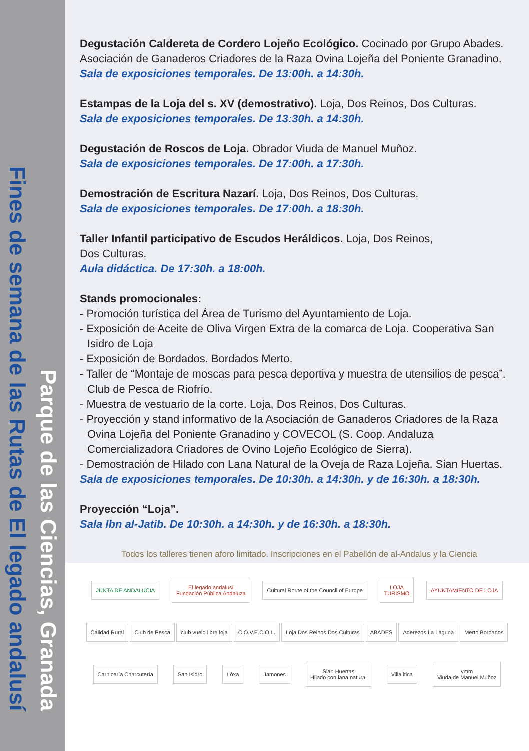Fines de semana de las Rutas de El legado andalusí
Parque de las Ciencias, Granada
Degustación Caldereta de Cordero Lojeño Ecológico. Cocinado por Grupo Abades. Asociación de Ganaderos Criadores de la Raza Ovina Lojeña del Poniente Granadino.
Sala de exposiciones temporales. De 13:00h. a 14:30h.
Estampas de la Loja del s. XV (demostrativo). Loja, Dos Reinos, Dos Culturas.
Sala de exposiciones temporales. De 13:30h. a 14:30h.
Degustación de Roscos de Loja. Obrador Viuda de Manuel Muñoz.
Sala de exposiciones temporales. De 17:00h. a 17:30h.
Demostración de Escritura Nazarí. Loja, Dos Reinos, Dos Culturas.
Sala de exposiciones temporales. De 17:00h. a 18:30h.
Taller Infantil participativo de Escudos Heráldicos. Loja, Dos Reinos,
Dos Culturas.
Aula didáctica. De 17:30h. a 18:00h.
Stands promocionales:
- Promoción turística del Área de Turismo del Ayuntamiento de Loja.
- Exposición de Aceite de Oliva Virgen Extra de la comarca de Loja. Cooperativa San Isidro de Loja
- Exposición de Bordados. Bordados Merto.
- Taller de “Montaje de moscas para pesca deportiva y muestra de utensilios de pesca”. Club de Pesca de Riofrío.
- Muestra de vestuario de la corte. Loja, Dos Reinos, Dos Culturas.
- Proyección y stand informativo de la Asociación de Ganaderos Criadores de la Raza Ovina Lojeña del Poniente Granadino y COVECOL (S. Coop. Andaluza Comercializadora Criadores de Ovino Lojeño Ecológico de Sierra).
- Demostración de Hilado con Lana Natural de la Oveja de Raza Lojeña. Sian Huertas.
Sala de exposiciones temporales. De 10:30h. a 14:30h. y de 16:30h. a 18:30h.
Proyección “Loja”.
Sala Ibn al-Jatib. De 10:30h. a 14:30h. y de 16:30h. a 18:30h.
Todos los talleres tienen aforo limitado. Inscripciones en el Pabellón de al-Andalus y la Ciencia
JUNTA DE ANDALUCIA
El legado andalusí
Fundación Pública Andaluza
Cultural Route of the Council of Europe
LOJA
TURISMO
AYUNTAMIENTO DE LOJA
Calidad Rural Club de Pesca club vuelo libre loja C.O.V.E.C.O.L. Loja Dos Reinos Dos Culturas ABADES Aderezos La Laguna Merto Bordados
Carnicería Charcutería San Isidro Lôxa Jamones
Sian Huertas
Hilado con lana natural
Villalítica
vmm
Viuda de Manuel Muñoz